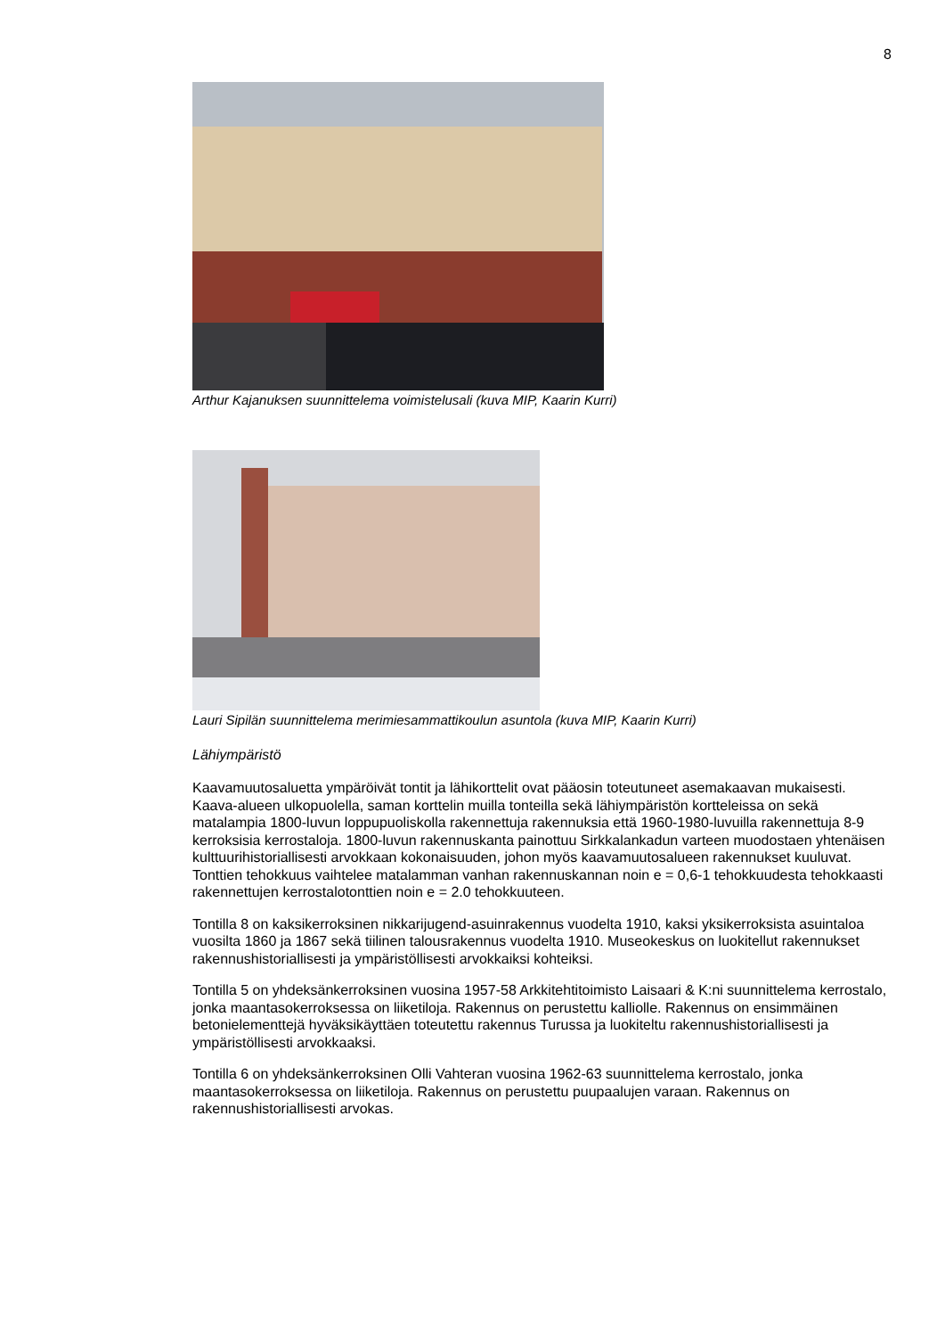8
Arthur Kajanuksen suunnittelema voimistelusali (kuva MIP, Kaarin Kurri)
Lauri Sipilän suunnittelema merimiesammattikoulun asuntola (kuva MIP, Kaarin Kurri)
Lähiympäristö
Kaavamuutosaluetta ympäröivät tontit ja lähikorttelit ovat pääosin toteutuneet asemakaavan mukaisesti. Kaava-alueen ulkopuolella, saman korttelin muilla tonteilla sekä lähiympäristön kortteleissa on sekä matalampia 1800-luvun loppupuoliskolla rakennettuja rakennuksia että 1960-1980-luvuilla rakennettuja 8-9 kerroksisia kerrostaloja. 1800-luvun rakennuskanta painottuu Sirkkalankadun varteen muodostaen yhtenäisen kulttuurihistoriallisesti arvokkaan kokonaisuuden, johon myös kaavamuutosalueen rakennukset kuuluvat. Tonttien tehokkuus vaihtelee matalamman vanhan rakennuskannan noin e = 0,6-1 tehokkuudesta tehokkaasti rakennettujen kerrostalotonttien noin e = 2.0 tehokkuuteen.
Tontilla 8 on kaksikerroksinen nikkarijugend-asuinrakennus vuodelta 1910, kaksi yksikerroksista asuintaloa vuosilta 1860 ja 1867 sekä tiilinen talousrakennus vuodelta 1910. Museokeskus on luokitellut rakennukset rakennushistoriallisesti ja ympäristöllisesti arvokkaiksi kohteiksi.
Tontilla 5 on yhdeksänkerroksinen vuosina 1957-58 Arkkitehtitoimisto Laisaari & K:ni suunnittelema kerrostalo, jonka maantasokerroksessa on liiketiloja. Rakennus on perustettu kalliolle. Rakennus on ensimmäinen betonielementtejä hyväksikäyttäen toteutettu rakennus Turussa ja luokiteltu rakennushistoriallisesti ja ympäristöllisesti arvokkaaksi.
Tontilla 6 on yhdeksänkerroksinen Olli Vahteran vuosina 1962-63 suunnittelema kerrostalo, jonka maantasokerroksessa on liiketiloja. Rakennus on perustettu puupaalujen varaan. Rakennus on rakennushistoriallisesti arvokas.